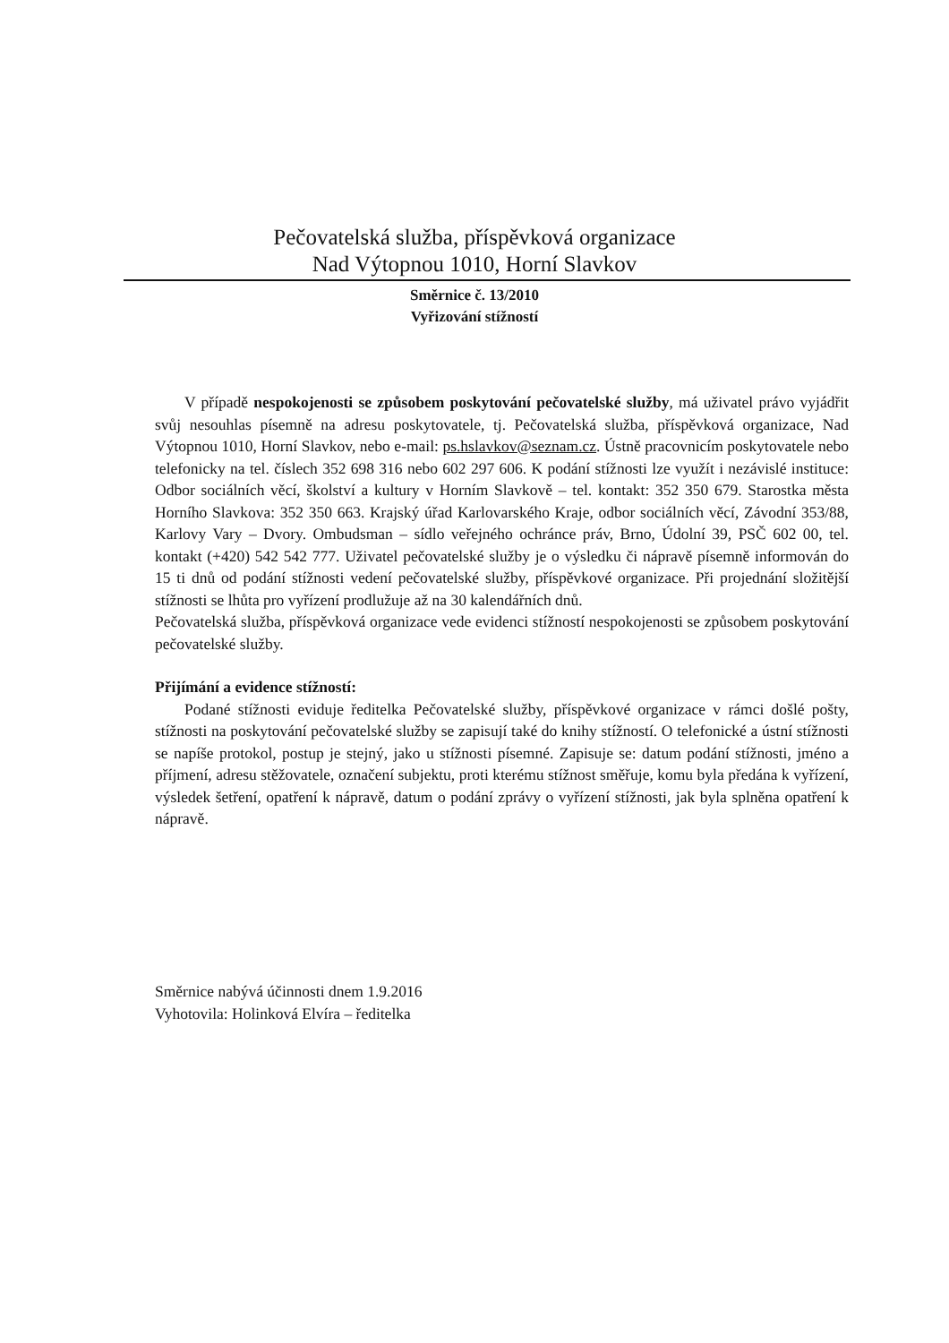Pečovatelská služba, příspěvková organizace
Nad Výtopnou 1010, Horní Slavkov
Směrnice č. 13/2010
Vyřizování stížností
V případě nespokojenosti se způsobem poskytování pečovatelské služby, má uživatel právo vyjádřit svůj nesouhlas písemně na adresu poskytovatele, tj. Pečovatelská služba, příspěvková organizace, Nad Výtopnou 1010, Horní Slavkov, nebo e-mail: ps.hslavkov@seznam.cz. Ústně pracovnicím poskytovatele nebo telefonicky na tel. číslech 352 698 316 nebo 602 297 606. K podání stížnosti lze využít i nezávislé instituce: Odbor sociálních věcí, školství a kultury v Horním Slavkově – tel. kontakt: 352 350 679. Starostka města Horního Slavkova: 352 350 663. Krajský úřad Karlovarského Kraje, odbor sociálních věcí, Závodní 353/88, Karlovy Vary – Dvory. Ombudsman – sídlo veřejného ochránce práv, Brno, Údolní 39, PSČ 602 00, tel. kontakt (+420) 542 542 777. Uživatel pečovatelské služby je o výsledku či nápravě písemně informován do 15 ti dnů od podání stížnosti vedení pečovatelské služby, příspěvkové organizace. Při projednání složitější stížnosti se lhůta pro vyřízení prodlužuje až na 30 kalendářních dnů.
Pečovatelská služba, příspěvková organizace vede evidenci stížností nespokojenosti se způsobem poskytování pečovatelské služby.
Přijímání a evidence stížností:
Podané stížnosti eviduje ředitelka Pečovatelské služby, příspěvkové organizace v rámci došlé pošty, stížnosti na poskytování pečovatelské služby se zapisují také do knihy stížností. O telefonické a ústní stížnosti se napíše protokol, postup je stejný, jako u stížnosti písemné. Zapisuje se: datum podání stížnosti, jméno a příjmení, adresu stěžovatele, označení subjektu, proti kterému stížnost směřuje, komu byla předána k vyřízení, výsledek šetření, opatření k nápravě, datum o podání zprávy o vyřízení stížnosti, jak byla splněna opatření k nápravě.
Směrnice nabývá účinnosti dnem 1.9.2016
Vyhotovila: Holinková Elvíra – ředitelka